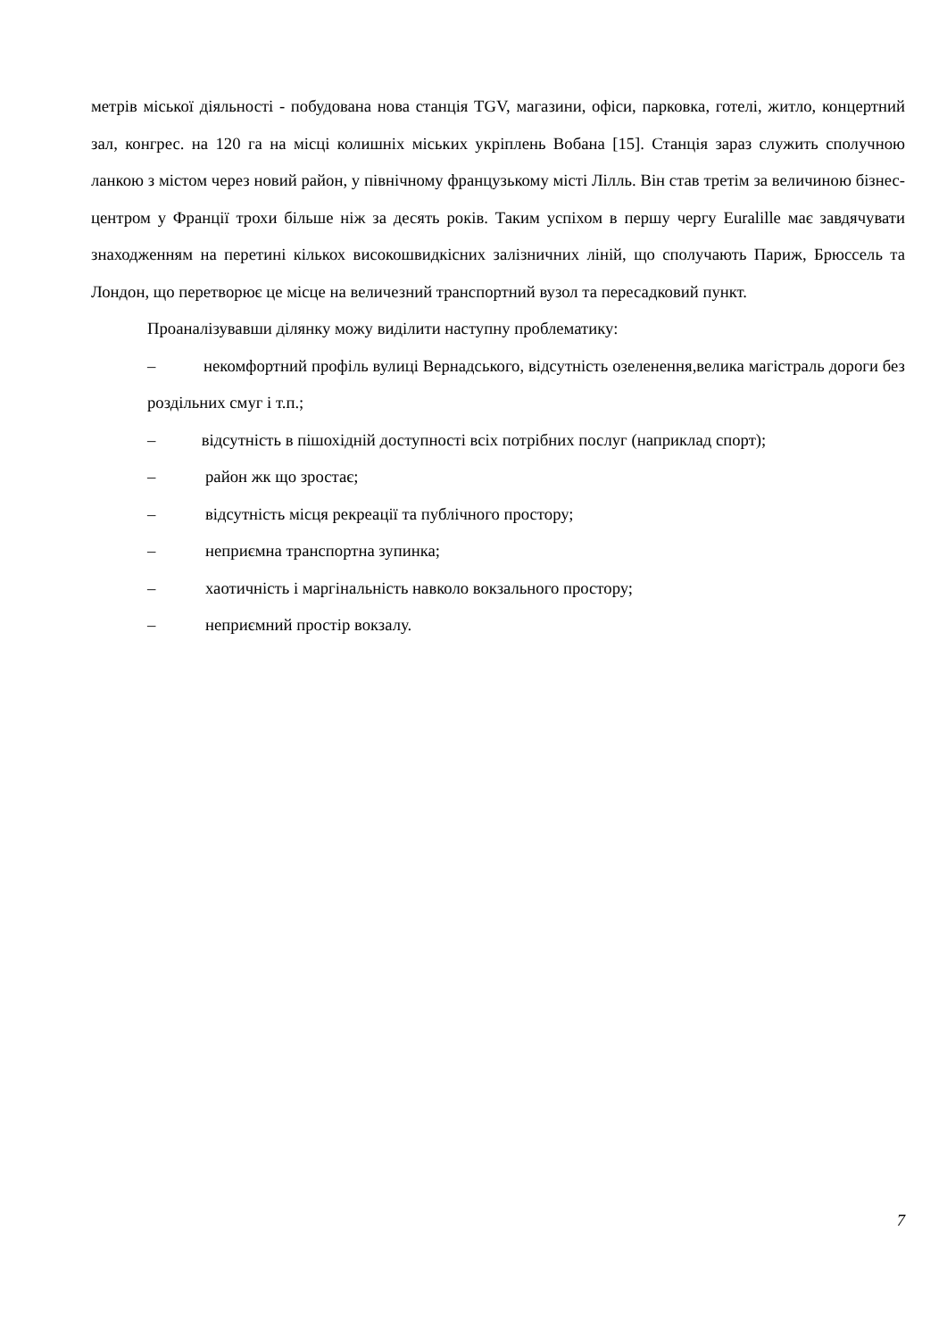метрів міської діяльності - побудована нова станція TGV, магазини, офіси, парковка, готелі, житло, концертний зал, конгрес. на 120 га на місці колишніх міських укріплень Вобана [15]. Станція зараз служить сполучною ланкою з містом через новий район, у північному французькому місті Лілль. Він став третім за величиною бізнес-центром у Франції трохи більше ніж за десять років. Таким успіхом в першу чергу Euralille має завдячувати знаходженням на перетині кількох високошвидкісних залізничних ліній, що сполучають Париж, Брюссель та Лондон, що перетворює це місце на величезний транспортний вузол та пересадковий пункт.
Проаналізувавши ділянку можу виділити наступну проблематику:
– некомфортний профіль вулиці Вернадського, відсутність озеленення,велика магістраль дороги без роздільних смуг і т.п.;
– відсутність в пішохідній доступності всіх потрібних послуг (наприклад спорт);
– район жк що зростає;
– відсутність місця рекреації та публічного простору;
– неприємна транспортна зупинка;
– хаотичність і маргінальність навколо вокзального простору;
– неприємний простір вокзалу.
7